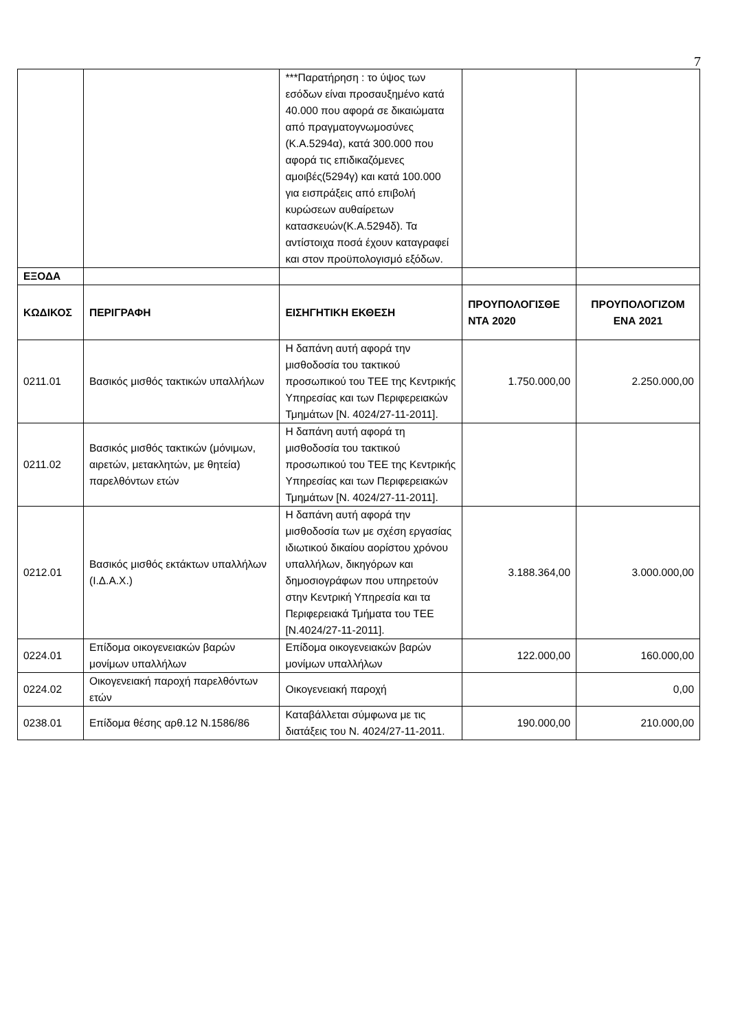7
| | | ***Παρατήρηση : το ύψος των εσόδων είναι προσαυξημένο κατά 40.000 που αφορά σε δικαιώματα από πραγματογνωμοσύνες (Κ.Α.5294α), κατά 300.000 που αφορά τις επιδικαζόμενες αμοιβές(5294γ) και κατά 100.000 για εισπράξεις από επιβολή κυρώσεων αυθαίρετων κατασκευών(Κ.Α.5294δ). Τα αντίστοιχα ποσά έχουν καταγραφεί και στον προϋπολογισμό εξόδων. | | |
| ΕΞΟΔΑ | | | | |
| ΚΩΔΙΚΟΣ | ΠΕΡΙΓΡΑΦΗ | ΕΙΣΗΓΗΤΙΚΗ ΕΚΘΕΣΗ | ΠΡΟΥΠΟΛΟΓΙΣΘΕ ΝΤΑ 2020 | ΠΡΟΥΠΟΛΟΓΙΖΟΜ ΕΝΑ 2021 |
| 0211.01 | Βασικός μισθός τακτικών υπαλλήλων | Η δαπάνη αυτή αφορά την μισθοδοσία του τακτικού προσωπικού του ΤΕΕ της Κεντρικής Υπηρεσίας και των Περιφερειακών Τμημάτων [Ν. 4024/27-11-2011]. | 1.750.000,00 | 2.250.000,00 |
| 0211.02 | Βασικός μισθός τακτικών (μόνιμων, αιρετών, μετακλητών, με θητεία) παρελθόντων ετών | Η δαπάνη αυτή αφορά τη μισθοδοσία του τακτικού προσωπικού του ΤΕΕ της Κεντρικής Υπηρεσίας και των Περιφερειακών Τμημάτων [Ν. 4024/27-11-2011]. | | |
| 0212.01 | Βασικός μισθός εκτάκτων υπαλλήλων (Ι.Δ.Α.Χ.) | Η δαπάνη αυτή αφορά την μισθοδοσία των με σχέση εργασίας ιδιωτικού δικαίου αορίστου χρόνου υπαλλήλων, δικηγόρων και δημοσιογράφων που υπηρετούν στην Κεντρική Υπηρεσία και τα Περιφερειακά Τμήματα του ΤΕΕ [Ν.4024/27-11-2011]. | 3.188.364,00 | 3.000.000,00 |
| 0224.01 | Επίδομα οικογενειακών βαρών μονίμων υπαλλήλων | Επίδομα οικογενειακών βαρών μονίμων υπαλλήλων | 122.000,00 | 160.000,00 |
| 0224.02 | Οικογενειακή παροχή παρελθόντων ετών | Οικογενειακή παροχή | | 0,00 |
| 0238.01 | Επίδομα θέσης αρθ.12 Ν.1586/86 | Καταβάλλεται σύμφωνα με τις διατάξεις του Ν. 4024/27-11-2011. | 190.000,00 | 210.000,00 |